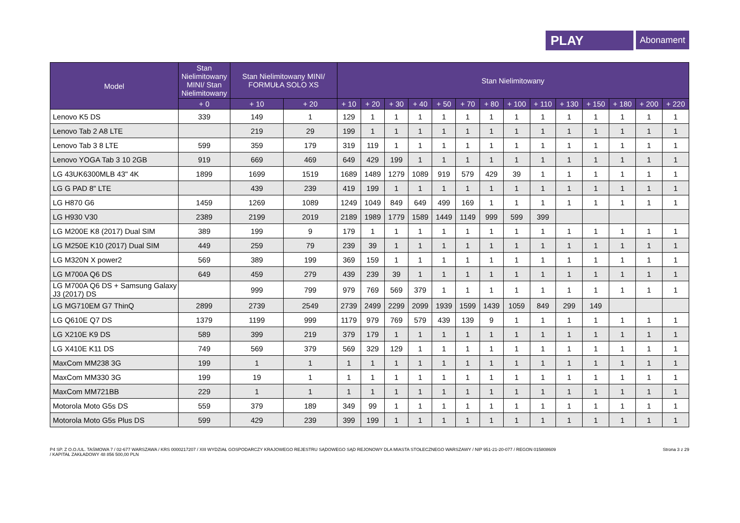PLAY
Abonament
| Model | Stan Nielimitowany MINI/ Stan Nielimitowany | Stan Nielimitowany MINI/ FORMUŁA SOLO XS | | Stan Nielimitowany | | | | | | | | | | | | | |
| --- | --- | --- | --- | --- | --- | --- | --- | --- | --- | --- | --- | --- | --- | --- | --- | --- | --- |
| | + 0 | + 10 | + 20 | + 10 | + 20 | + 30 | + 40 | + 50 | + 70 | + 80 | + 100 | + 110 | + 130 | + 150 | + 180 | + 200 | + 220 |
| Lenovo K5 DS | 339 | 149 | 1 | 129 | 1 | 1 | 1 | 1 | 1 | 1 | 1 | 1 | 1 | 1 | 1 | 1 | 1 |
| Lenovo Tab 2 A8 LTE | | 219 | 29 | 199 | 1 | 1 | 1 | 1 | 1 | 1 | 1 | 1 | 1 | 1 | 1 | 1 | 1 |
| Lenovo Tab 3 8 LTE | 599 | 359 | 179 | 319 | 119 | 1 | 1 | 1 | 1 | 1 | 1 | 1 | 1 | 1 | 1 | 1 | 1 |
| Lenovo YOGA Tab 3 10 2GB | 919 | 669 | 469 | 649 | 429 | 199 | 1 | 1 | 1 | 1 | 1 | 1 | 1 | 1 | 1 | 1 | 1 |
| LG 43UK6300MLB 43" 4K | 1899 | 1699 | 1519 | 1689 | 1489 | 1279 | 1089 | 919 | 579 | 429 | 39 | 1 | 1 | 1 | 1 | 1 | 1 |
| LG G PAD 8" LTE | | 439 | 239 | 419 | 199 | 1 | 1 | 1 | 1 | 1 | 1 | 1 | 1 | 1 | 1 | 1 | 1 |
| LG H870 G6 | 1459 | 1269 | 1089 | 1249 | 1049 | 849 | 649 | 499 | 169 | 1 | 1 | 1 | 1 | 1 | 1 | 1 | 1 |
| LG H930 V30 | 2389 | 2199 | 2019 | 2189 | 1989 | 1779 | 1589 | 1449 | 1149 | 999 | 599 | 399 | | | | | |
| LG M200E K8 (2017) Dual SIM | 389 | 199 | 9 | 179 | 1 | 1 | 1 | 1 | 1 | 1 | 1 | 1 | 1 | 1 | 1 | 1 | 1 |
| LG M250E K10 (2017) Dual SIM | 449 | 259 | 79 | 239 | 39 | 1 | 1 | 1 | 1 | 1 | 1 | 1 | 1 | 1 | 1 | 1 | 1 |
| LG M320N X power2 | 569 | 389 | 199 | 369 | 159 | 1 | 1 | 1 | 1 | 1 | 1 | 1 | 1 | 1 | 1 | 1 | 1 |
| LG M700A Q6 DS | 649 | 459 | 279 | 439 | 239 | 39 | 1 | 1 | 1 | 1 | 1 | 1 | 1 | 1 | 1 | 1 | 1 |
| LG M700A Q6 DS + Samsung Galaxy J3 (2017) DS | | 999 | 799 | 979 | 769 | 569 | 379 | 1 | 1 | 1 | 1 | 1 | 1 | 1 | 1 | 1 | 1 |
| LG MG710EM G7 ThinQ | 2899 | 2739 | 2549 | 2739 | 2499 | 2299 | 2099 | 1939 | 1599 | 1439 | 1059 | 849 | 299 | 149 | | | |
| LG Q610E Q7 DS | 1379 | 1199 | 999 | 1179 | 979 | 769 | 579 | 439 | 139 | 9 | 1 | 1 | 1 | 1 | 1 | 1 | 1 |
| LG X210E K9 DS | 589 | 399 | 219 | 379 | 179 | 1 | 1 | 1 | 1 | 1 | 1 | 1 | 1 | 1 | 1 | 1 | 1 |
| LG X410E K11 DS | 749 | 569 | 379 | 569 | 329 | 129 | 1 | 1 | 1 | 1 | 1 | 1 | 1 | 1 | 1 | 1 | 1 |
| MaxCom MM238 3G | 199 | 1 | 1 | 1 | 1 | 1 | 1 | 1 | 1 | 1 | 1 | 1 | 1 | 1 | 1 | 1 | 1 |
| MaxCom MM330 3G | 199 | 19 | 1 | 1 | 1 | 1 | 1 | 1 | 1 | 1 | 1 | 1 | 1 | 1 | 1 | 1 | 1 |
| MaxCom MM721BB | 229 | 1 | 1 | 1 | 1 | 1 | 1 | 1 | 1 | 1 | 1 | 1 | 1 | 1 | 1 | 1 | 1 |
| Motorola Moto G5s DS | 559 | 379 | 189 | 349 | 99 | 1 | 1 | 1 | 1 | 1 | 1 | 1 | 1 | 1 | 1 | 1 | 1 |
| Motorola Moto G5s Plus DS | 599 | 429 | 239 | 399 | 199 | 1 | 1 | 1 | 1 | 1 | 1 | 1 | 1 | 1 | 1 | 1 | 1 |
P4 SP. Z O.O./UL. TAŚMOWA 7 / 02-677 WARSZAWA / KRS 0000217207 / XIII WYDZIAŁ GOSPODARCZY KRAJOWEGO REJESTRU SĄDOWEGO SĄD REJONOWY DLA MIASTA STOŁECZNEGO WARSZAWY / NIP 951-21-20-077 / REGON 015808609
/ KAPITAŁ ZAKŁADOWY 48 856 500,00 PLN
Strona 3 z 29